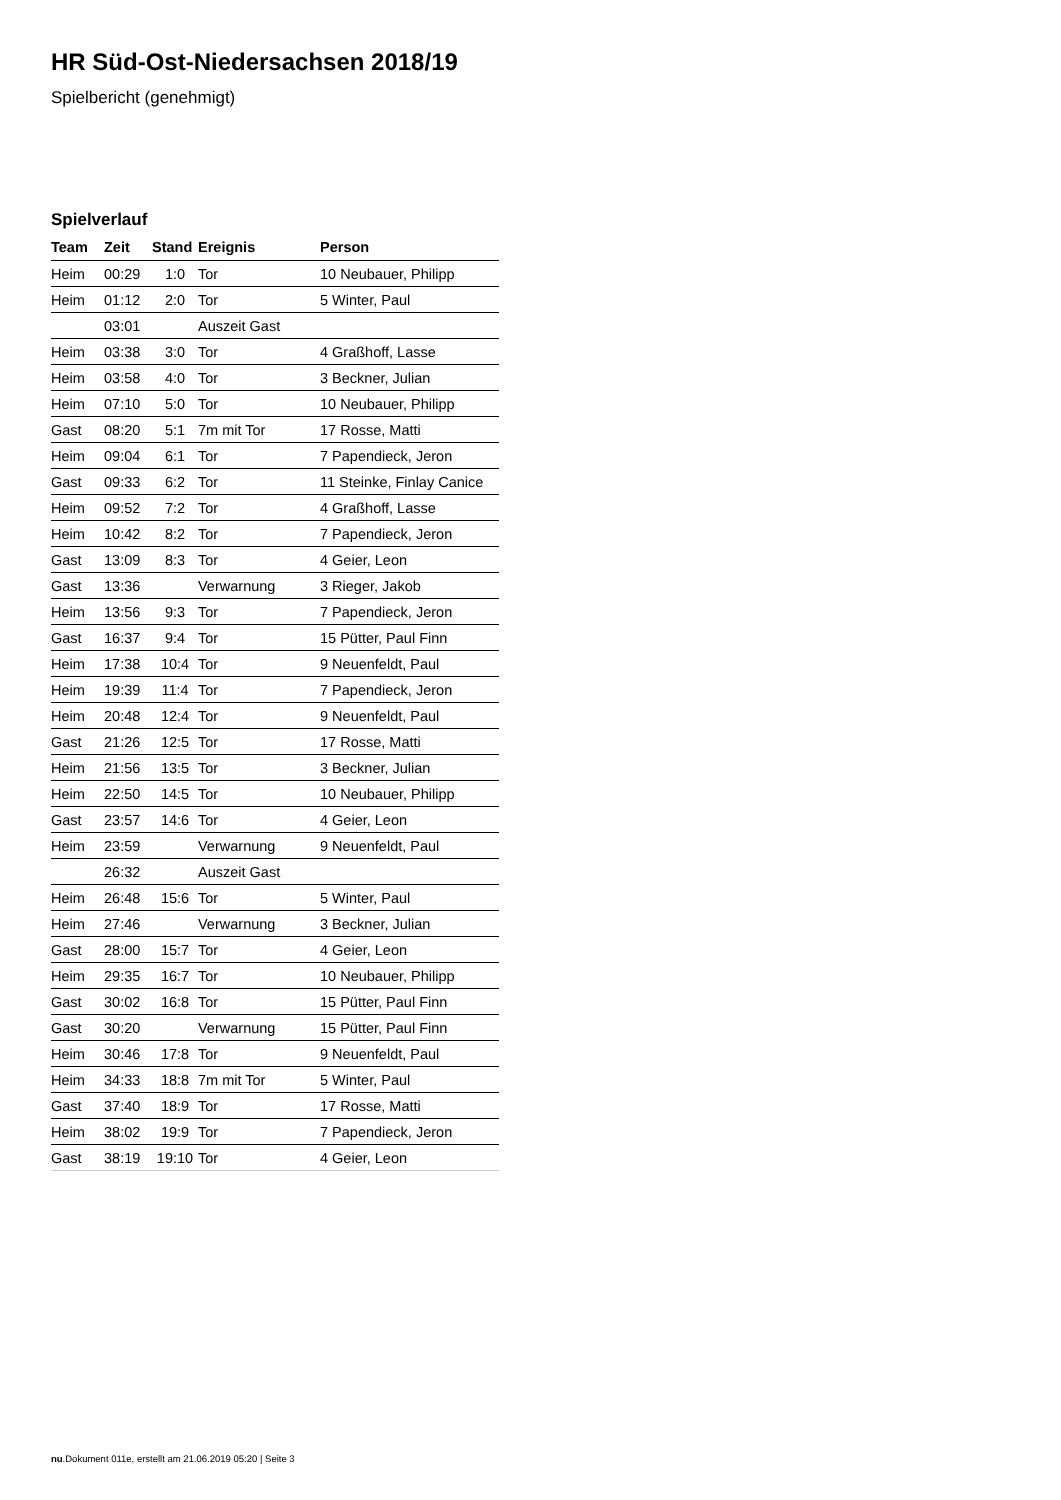HR Süd-Ost-Niedersachsen 2018/19
Spielbericht (genehmigt)
Spielverlauf
| Team | Zeit | Stand | Ereignis | Person |
| --- | --- | --- | --- | --- |
| Heim | 00:29 | 1:0 | Tor | 10 Neubauer, Philipp |
| Heim | 01:12 | 2:0 | Tor | 5 Winter, Paul |
| | 03:01 | | Auszeit Gast | |
| Heim | 03:38 | 3:0 | Tor | 4 Graßhoff, Lasse |
| Heim | 03:58 | 4:0 | Tor | 3 Beckner, Julian |
| Heim | 07:10 | 5:0 | Tor | 10 Neubauer, Philipp |
| Gast | 08:20 | 5:1 | 7m mit Tor | 17 Rosse, Matti |
| Heim | 09:04 | 6:1 | Tor | 7 Papendieck, Jeron |
| Gast | 09:33 | 6:2 | Tor | 11 Steinke, Finlay Canice |
| Heim | 09:52 | 7:2 | Tor | 4 Graßhoff, Lasse |
| Heim | 10:42 | 8:2 | Tor | 7 Papendieck, Jeron |
| Gast | 13:09 | 8:3 | Tor | 4 Geier, Leon |
| Gast | 13:36 | | Verwarnung | 3 Rieger, Jakob |
| Heim | 13:56 | 9:3 | Tor | 7 Papendieck, Jeron |
| Gast | 16:37 | 9:4 | Tor | 15 Pütter, Paul Finn |
| Heim | 17:38 | 10:4 | Tor | 9 Neuenfeldt, Paul |
| Heim | 19:39 | 11:4 | Tor | 7 Papendieck, Jeron |
| Heim | 20:48 | 12:4 | Tor | 9 Neuenfeldt, Paul |
| Gast | 21:26 | 12:5 | Tor | 17 Rosse, Matti |
| Heim | 21:56 | 13:5 | Tor | 3 Beckner, Julian |
| Heim | 22:50 | 14:5 | Tor | 10 Neubauer, Philipp |
| Gast | 23:57 | 14:6 | Tor | 4 Geier, Leon |
| Heim | 23:59 | | Verwarnung | 9 Neuenfeldt, Paul |
| | 26:32 | | Auszeit Gast | |
| Heim | 26:48 | 15:6 | Tor | 5 Winter, Paul |
| Heim | 27:46 | | Verwarnung | 3 Beckner, Julian |
| Gast | 28:00 | 15:7 | Tor | 4 Geier, Leon |
| Heim | 29:35 | 16:7 | Tor | 10 Neubauer, Philipp |
| Gast | 30:02 | 16:8 | Tor | 15 Pütter, Paul Finn |
| Gast | 30:20 | | Verwarnung | 15 Pütter, Paul Finn |
| Heim | 30:46 | 17:8 | Tor | 9 Neuenfeldt, Paul |
| Heim | 34:33 | 18:8 | 7m mit Tor | 5 Winter, Paul |
| Gast | 37:40 | 18:9 | Tor | 17 Rosse, Matti |
| Heim | 38:02 | 19:9 | Tor | 7 Papendieck, Jeron |
| Gast | 38:19 | 19:10 | Tor | 4 Geier, Leon |
nu.Dokument 011e, erstellt am 21.06.2019 05:20 | Seite 3